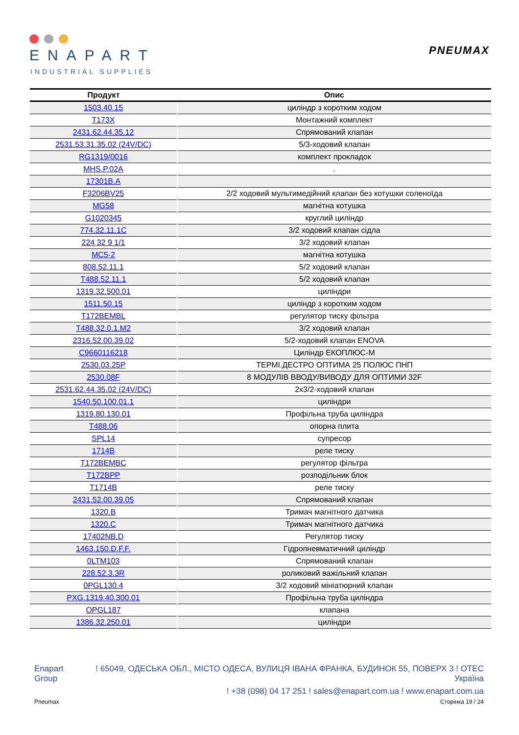ENAPART
INDUSTRIAL SUPPLIES
PNEUMAX
| Продукт | Опис |
| --- | --- |
| 1503.40.15 | циліндр з коротким ходом |
| T173X | Монтажний комплект |
| 2431.62.44.35.12 | Спрямований клапан |
| 2531.53.31.35.02 (24V/DC) | 5/3-ходовий клапан |
| RG1319/0016 | комплект прокладок |
| MHS.P.02A | . |
| 17301B.A | |
| F3206BV25 | 2/2 ходовий мультимедійний клапан без котушки соленоїда |
| MG58 | магнітна котушка |
| G1020345 | круглий циліндр |
| 774.32.11.1C | 3/2 ходовий клапан сідла |
| 224 32 9 1/1 | 3/2 ходовий клапан |
| MC5-2 | магнітна котушка |
| 808.52.11.1 | 5/2 ходовий клапан |
| T488.52.11.1 | 5/2 ходовий клапан |
| 1319.32.500.01 | циліндри |
| 1511.50.15 | циліндр з коротким ходом |
| T172BEMBL | регулятор тиску фільтра |
| T488.32.0.1.M2 | 3/2 ходовий клапан |
| 2316.52.00.39.02 | 5/2-ходовий клапан ENOVA |
| C9660116218 | Циліндр ЕКОПЛЮС-М |
| 2530.03.25P | ТЕРМІ.ДЕСТРО ОПТИМА 25 ПОЛЮС ПНП |
| 2530.08F | 8 МОДУЛІВ ВВОДУ/ВИВОДУ ДЛЯ ОПТИМИ 32F |
| 2531.62.44.35.02 (24V/DC) | 2x3/2-ходовий клапан |
| 1540.50.100.01.1 | циліндри |
| 1319.80.130.01 | Профільна труба циліндра |
| T488.06 | опорна плита |
| SPL14 | супресор |
| 1714B | реле тиску |
| T172BEMBC | регулятор фільтра |
| T172BPP | розподільник блок |
| T1714B | реле тиску |
| 2431.52.00.39.05 | Спрямований клапан |
| 1320.B | Тримач магнітного датчика |
| 1320.C | Тримач магнітного датчика |
| 17402NB.D | Регулятор тиску |
| 1463.150.D.F.F. | Гідропневматичний циліндр |
| 0LTM103 | Спрямований клапан |
| 228.52.3.3R | роликовий важільний клапан |
| 0PGL130.4 | 3/2 ходовий мініатюрний клапан |
| PXG.1319.40.300.01 | Профільна труба циліндра |
| OPGL187 | клапана |
| 1386.32.250.01 | циліндри |
Enapart
Group
! 65049, ОДЕСЬКА ОБЛ., МІСТО ОДЕСА, ВУЛИЦЯ ІВАНА ФРАНКА, БУДИНОК 55, ПОВЕРХ 3 ! OTEC
Україна
! +38 (098) 04 17 251 ! sales@enapart.com.ua ! www.enapart.com.ua
Pneumax Сторінка 19 / 24